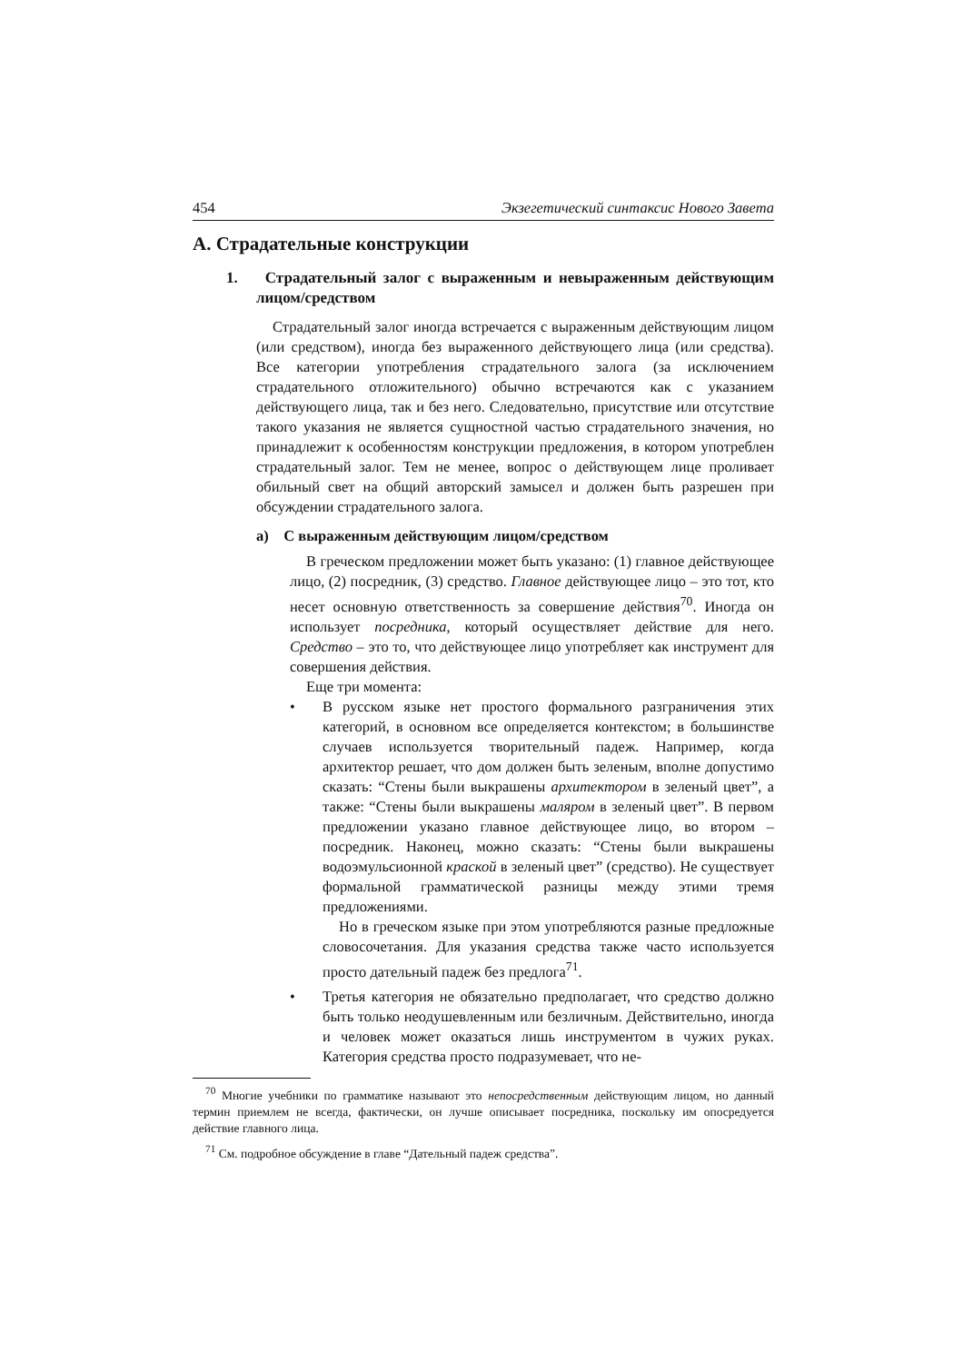454 Экзегетический синтаксис Нового Завета
A. Страдательные конструкции
1. Страдательный залог с выраженным и невыраженным действующим лицом/средством
Страдательный залог иногда встречается с выраженным действующим лицом (или средством), иногда без выраженного действующего лица (или средства). Все категории употребления страдательного залога (за исключением страдательного отложительного) обычно встречаются как с указанием действующего лица, так и без него. Следовательно, присутствие или отсутствие такого указания не является сущностной частью страдательного значения, но принадлежит к особенностям конструкции предложения, в котором употреблен страдательный залог. Тем не менее, вопрос о действующем лице проливает обильный свет на общий авторский замысел и должен быть разрешен при обсуждении страдательного залога.
a) С выраженным действующим лицом/средством
В греческом предложении может быть указано: (1) главное действующее лицо, (2) посредник, (3) средство. Главное действующее лицо – это тот, кто несет основную ответственность за совершение действия<sup>70</sup>. Иногда он использует посредника, который осуществляет действие для него. Средство – это то, что действующее лицо употребляет как инструмент для совершения действия.
Еще три момента:
•
В русском языке нет простого формального разграничения этих категорий, в основном все определяется контекстом; в большинстве случаев используется творительный падеж. Например, когда архитектор решает, что дом должен быть зеленым, вполне допустимо сказать: “Стены были выкрашены архитектором в зеленый цвет”, а также: “Стены были выкрашены маляром в зеленый цвет”. В первом предложении указано главное действующее лицо, во втором – посредник. Наконец, можно сказать: “Стены были выкрашены водоэмульсионной краской в зеленый цвет” (средство). Не существует формальной грамматической разницы между этими тремя предложениями.
Но в греческом языке при этом употребляются разные предложные словосочетания. Для указания средства также часто используется просто дательный падеж без предлога<sup>71</sup>.
•
Третья категория не обязательно предполагает, что средство должно быть только неодушевленным или безличным. Действительно, иногда и человек может оказаться лишь инструментом в чужих руках. Категория средства просто подразумевает, что не-
<sup>70</sup> Многие учебники по грамматике называют это непосредственным действующим лицом, но данный термин приемлем не всегда, фактически, он лучше описывает посредника, поскольку им опосредуется действие главного лица.
<sup>71</sup> См. подробное обсуждение в главе “Дательный падеж средства”.